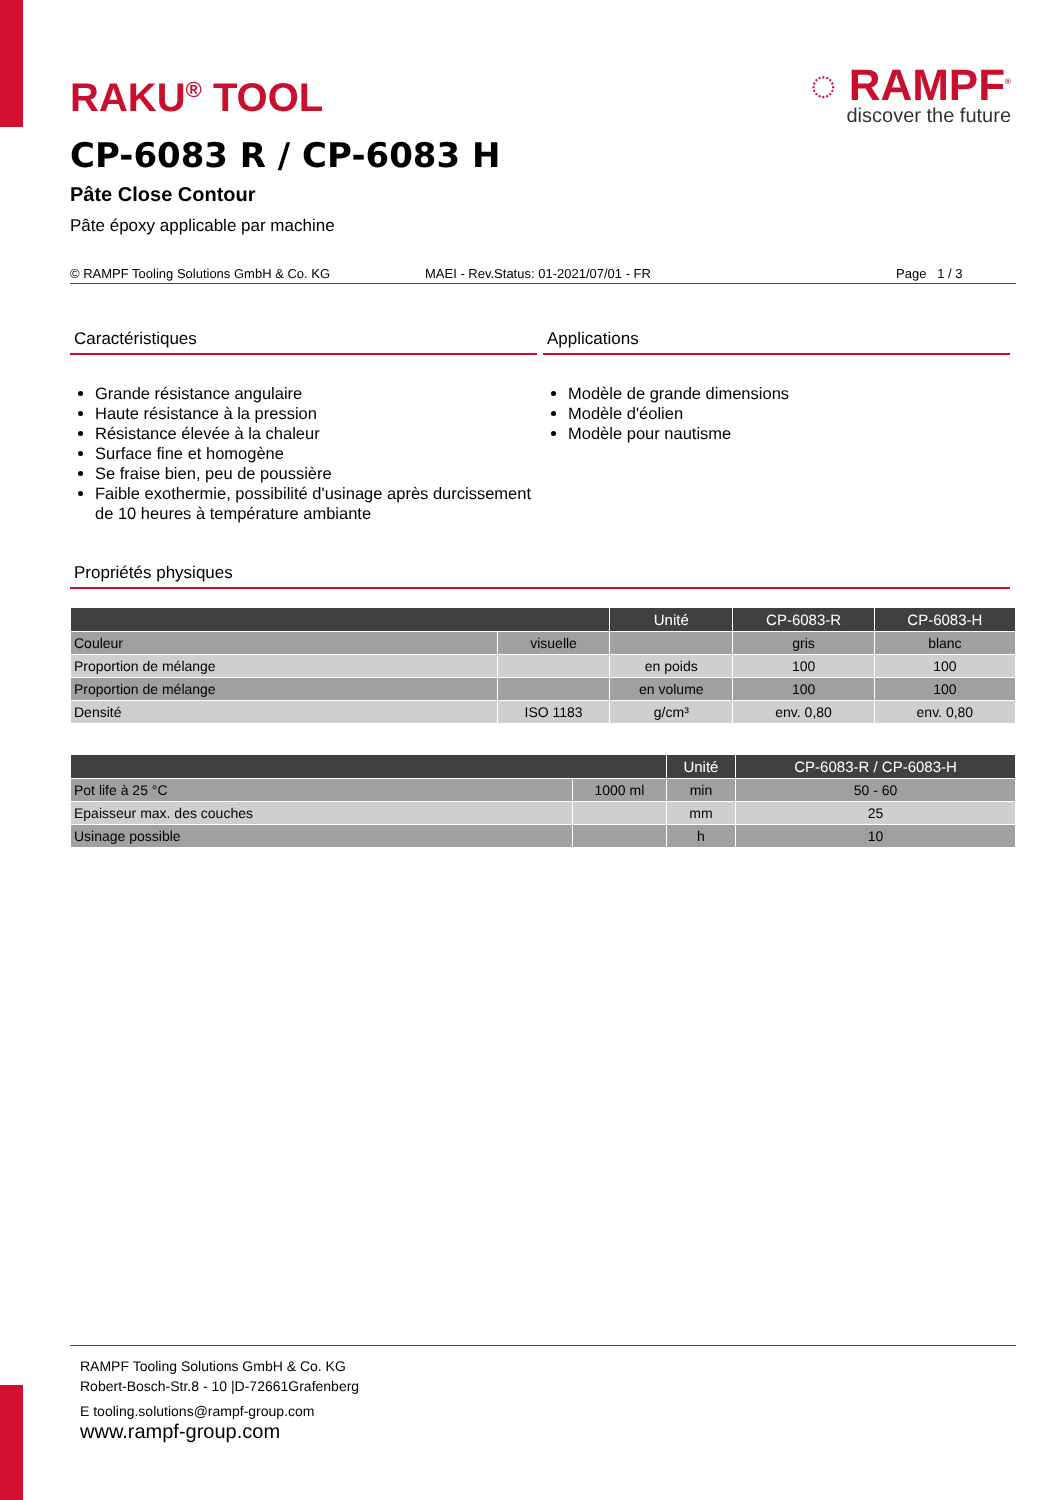RAKU<sup>®</sup> TOOL
◌ RAMPF<sup>®</sup>
discover the future
CP-6083 R / CP-6083 H
Pâte Close Contour
Pâte époxy applicable par machine
© RAMPF Tooling Solutions GmbH & Co. KG MAEI - Rev.Status: 01-2021/07/01 - FR Page 1 / 3
Caractéristiques
Grande résistance angulaire
Haute résistance à la pression
Résistance élevée à la chaleur
Surface fine et homogène
Se fraise bien, peu de poussière
Faible exothermie, possibilité d'usinage après durcissement de 10 heures à température ambiante
Applications
Modèle de grande dimensions
Modèle d'éolien
Modèle pour nautisme
Propriétés physiques
| | | Unité | CP-6083-R | CP-6083-H |
| --- | --- | --- | --- | --- |
| Couleur | visuelle | | gris | blanc |
| Proportion de mélange | | en poids | 100 | 100 |
| Proportion de mélange | | en volume | 100 | 100 |
| Densité | ISO 1183 | g/cm³ | env. 0,80 | env. 0,80 |
| | | Unité | CP-6083-R / CP-6083-H |
| --- | --- | --- | --- |
| Pot life à 25 °C | 1000 ml | min | 50 - 60 |
| Epaisseur max. des couches | | mm | 25 |
| Usinage possible | | h | 10 |
RAMPF Tooling Solutions GmbH & Co. KG
Robert-Bosch-Str.8 - 10 |D-72661Grafenberg
E tooling.solutions@rampf-group.com
www.rampf-group.com